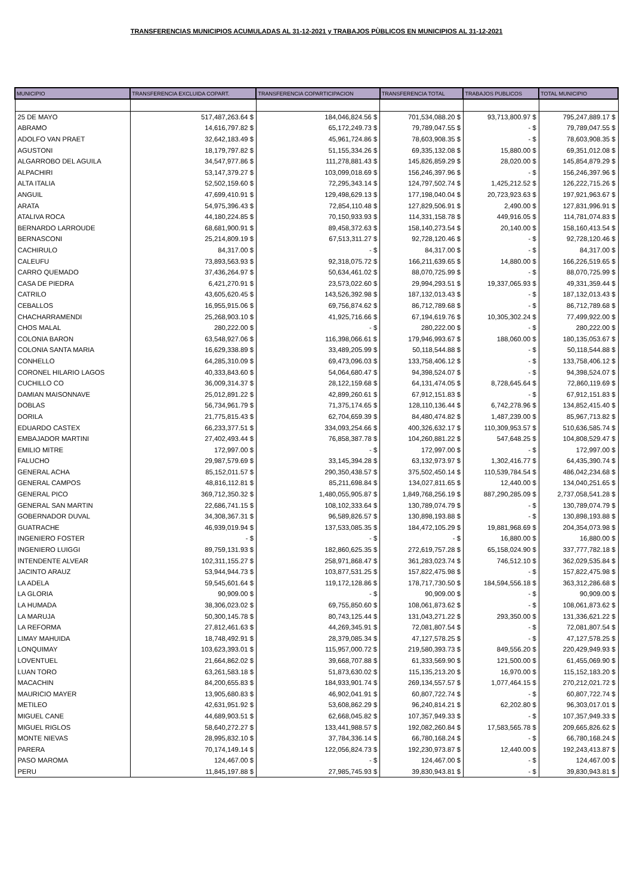TRANSFERENCIAS MUNICIPIOS ACUMULADAS AL 31-12-2021 y TRABAJOS PÙBLICOS EN MUNICIPIOS AL 31-12-2021
| MUNICIPIO | TRANSFERENCIA EXCLUIDA COPART. | TRANSFERENCIA COPARTICIPACION | TRANSFERENCIA TOTAL | TRABAJOS PUBLICOS | TOTAL MUNICIPIO |
| --- | --- | --- | --- | --- | --- |
| 25 DE MAYO | 517,487,263.64 $ | 184,046,824.56 $ | 701,534,088.20 $ | 93,713,800.97 $ | 795,247,889.17 $ |
| ABRAMO | 14,616,797.82 $ | 65,172,249.73 $ | 79,789,047.55 $ | - $ | 79,789,047.55 $ |
| ADOLFO VAN PRAET | 32,642,183.49 $ | 45,961,724.86 $ | 78,603,908.35 $ | - $ | 78,603,908.35 $ |
| AGUSTONI | 18,179,797.82 $ | 51,155,334.26 $ | 69,335,132.08 $ | 15,880.00 $ | 69,351,012.08 $ |
| ALGARROBO DEL AGUILA | 34,547,977.86 $ | 111,278,881.43 $ | 145,826,859.29 $ | 28,020.00 $ | 145,854,879.29 $ |
| ALPACHIRI | 53,147,379.27 $ | 103,099,018.69 $ | 156,246,397.96 $ | - $ | 156,246,397.96 $ |
| ALTA ITALIA | 52,502,159.60 $ | 72,295,343.14 $ | 124,797,502.74 $ | 1,425,212.52 $ | 126,222,715.26 $ |
| ANGUIL | 47,699,410.91 $ | 129,498,629.13 $ | 177,198,040.04 $ | 20,723,923.63 $ | 197,921,963.67 $ |
| ARATA | 54,975,396.43 $ | 72,854,110.48 $ | 127,829,506.91 $ | 2,490.00 $ | 127,831,996.91 $ |
| ATALIVA ROCA | 44,180,224.85 $ | 70,150,933.93 $ | 114,331,158.78 $ | 449,916.05 $ | 114,781,074.83 $ |
| BERNARDO LARROUDE | 68,681,900.91 $ | 89,458,372.63 $ | 158,140,273.54 $ | 20,140.00 $ | 158,160,413.54 $ |
| BERNASCONI | 25,214,809.19 $ | 67,513,311.27 $ | 92,728,120.46 $ | - $ | 92,728,120.46 $ |
| CACHIRULO | 84,317.00 $ | - $ | 84,317.00 $ | - $ | 84,317.00 $ |
| CALEUFU | 73,893,563.93 $ | 92,318,075.72 $ | 166,211,639.65 $ | 14,880.00 $ | 166,226,519.65 $ |
| CARRO QUEMADO | 37,436,264.97 $ | 50,634,461.02 $ | 88,070,725.99 $ | - $ | 88,070,725.99 $ |
| CASA DE PIEDRA | 6,421,270.91 $ | 23,573,022.60 $ | 29,994,293.51 $ | 19,337,065.93 $ | 49,331,359.44 $ |
| CATRILO | 43,605,620.45 $ | 143,526,392.98 $ | 187,132,013.43 $ | - $ | 187,132,013.43 $ |
| CEBALLOS | 16,955,915.06 $ | 69,756,874.62 $ | 86,712,789.68 $ | - $ | 86,712,789.68 $ |
| CHACHARRAMENDI | 25,268,903.10 $ | 41,925,716.66 $ | 67,194,619.76 $ | 10,305,302.24 $ | 77,499,922.00 $ |
| CHOS MALAL | 280,222.00 $ | - $ | 280,222.00 $ | - $ | 280,222.00 $ |
| COLONIA BARON | 63,548,927.06 $ | 116,398,066.61 $ | 179,946,993.67 $ | 188,060.00 $ | 180,135,053.67 $ |
| COLONIA SANTA MARIA | 16,629,338.89 $ | 33,489,205.99 $ | 50,118,544.88 $ | - $ | 50,118,544.88 $ |
| CONHELLO | 64,285,310.09 $ | 69,473,096.03 $ | 133,758,406.12 $ | - $ | 133,758,406.12 $ |
| CORONEL HILARIO LAGOS | 40,333,843.60 $ | 54,064,680.47 $ | 94,398,524.07 $ | - $ | 94,398,524.07 $ |
| CUCHILLO CO | 36,009,314.37 $ | 28,122,159.68 $ | 64,131,474.05 $ | 8,728,645.64 $ | 72,860,119.69 $ |
| DAMIAN MAISONNAVE | 25,012,891.22 $ | 42,899,260.61 $ | 67,912,151.83 $ | - $ | 67,912,151.83 $ |
| DOBLAS | 56,734,961.79 $ | 71,375,174.65 $ | 128,110,136.44 $ | 6,742,278.96 $ | 134,852,415.40 $ |
| DORILA | 21,775,815.43 $ | 62,704,659.39 $ | 84,480,474.82 $ | 1,487,239.00 $ | 85,967,713.82 $ |
| EDUARDO CASTEX | 66,233,377.51 $ | 334,093,254.66 $ | 400,326,632.17 $ | 110,309,953.57 $ | 510,636,585.74 $ |
| EMBAJADOR MARTINI | 27,402,493.44 $ | 76,858,387.78 $ | 104,260,881.22 $ | 547,648.25 $ | 104,808,529.47 $ |
| EMILIO MITRE | 172,997.00 $ | - $ | 172,997.00 $ | - $ | 172,997.00 $ |
| FALUCHO | 29,987,579.69 $ | 33,145,394.28 $ | 63,132,973.97 $ | 1,302,416.77 $ | 64,435,390.74 $ |
| GENERAL ACHA | 85,152,011.57 $ | 290,350,438.57 $ | 375,502,450.14 $ | 110,539,784.54 $ | 486,042,234.68 $ |
| GENERAL CAMPOS | 48,816,112.81 $ | 85,211,698.84 $ | 134,027,811.65 $ | 12,440.00 $ | 134,040,251.65 $ |
| GENERAL PICO | 369,712,350.32 $ | 1,480,055,905.87 $ | 1,849,768,256.19 $ | 887,290,285.09 $ | 2,737,058,541.28 $ |
| GENERAL SAN MARTIN | 22,686,741.15 $ | 108,102,333.64 $ | 130,789,074.79 $ | - $ | 130,789,074.79 $ |
| GOBERNADOR DUVAL | 34,308,367.31 $ | 96,589,826.57 $ | 130,898,193.88 $ | - $ | 130,898,193.88 $ |
| GUATRACHE | 46,939,019.94 $ | 137,533,085.35 $ | 184,472,105.29 $ | 19,881,968.69 $ | 204,354,073.98 $ |
| INGENIERO FOSTER | - $ | - $ | - $ | 16,880.00 $ | 16,880.00 $ |
| INGENIERO LUIGGI | 89,759,131.93 $ | 182,860,625.35 $ | 272,619,757.28 $ | 65,158,024.90 $ | 337,777,782.18 $ |
| INTENDENTE ALVEAR | 102,311,155.27 $ | 258,971,868.47 $ | 361,283,023.74 $ | 746,512.10 $ | 362,029,535.84 $ |
| JACINTO ARAUZ | 53,944,944.73 $ | 103,877,531.25 $ | 157,822,475.98 $ | - $ | 157,822,475.98 $ |
| LA ADELA | 59,545,601.64 $ | 119,172,128.86 $ | 178,717,730.50 $ | 184,594,556.18 $ | 363,312,286.68 $ |
| LA GLORIA | 90,909.00 $ | - $ | 90,909.00 $ | - $ | 90,909.00 $ |
| LA HUMADA | 38,306,023.02 $ | 69,755,850.60 $ | 108,061,873.62 $ | - $ | 108,061,873.62 $ |
| LA MARUJA | 50,300,145.78 $ | 80,743,125.44 $ | 131,043,271.22 $ | 293,350.00 $ | 131,336,621.22 $ |
| LA REFORMA | 27,812,461.63 $ | 44,269,345.91 $ | 72,081,807.54 $ | - $ | 72,081,807.54 $ |
| LIMAY MAHUIDA | 18,748,492.91 $ | 28,379,085.34 $ | 47,127,578.25 $ | - $ | 47,127,578.25 $ |
| LONQUIMAY | 103,623,393.01 $ | 115,957,000.72 $ | 219,580,393.73 $ | 849,556.20 $ | 220,429,949.93 $ |
| LOVENTUEL | 21,664,862.02 $ | 39,668,707.88 $ | 61,333,569.90 $ | 121,500.00 $ | 61,455,069.90 $ |
| LUAN TORO | 63,261,583.18 $ | 51,873,630.02 $ | 115,135,213.20 $ | 16,970.00 $ | 115,152,183.20 $ |
| MACACHIN | 84,200,655.83 $ | 184,933,901.74 $ | 269,134,557.57 $ | 1,077,464.15 $ | 270,212,021.72 $ |
| MAURICIO MAYER | 13,905,680.83 $ | 46,902,041.91 $ | 60,807,722.74 $ | - $ | 60,807,722.74 $ |
| METILEO | 42,631,951.92 $ | 53,608,862.29 $ | 96,240,814.21 $ | 62,202.80 $ | 96,303,017.01 $ |
| MIGUEL CANE | 44,689,903.51 $ | 62,668,045.82 $ | 107,357,949.33 $ | - $ | 107,357,949.33 $ |
| MIGUEL RIGLOS | 58,640,272.27 $ | 133,441,988.57 $ | 192,082,260.84 $ | 17,583,565.78 $ | 209,665,826.62 $ |
| MONTE NIEVAS | 28,995,832.10 $ | 37,784,336.14 $ | 66,780,168.24 $ | - $ | 66,780,168.24 $ |
| PARERA | 70,174,149.14 $ | 122,056,824.73 $ | 192,230,973.87 $ | 12,440.00 $ | 192,243,413.87 $ |
| PASO MAROMA | 124,467.00 $ | - $ | 124,467.00 $ | - $ | 124,467.00 $ |
| PERU | 11,845,197.88 $ | 27,985,745.93 $ | 39,830,943.81 $ | - $ | 39,830,943.81 $ |